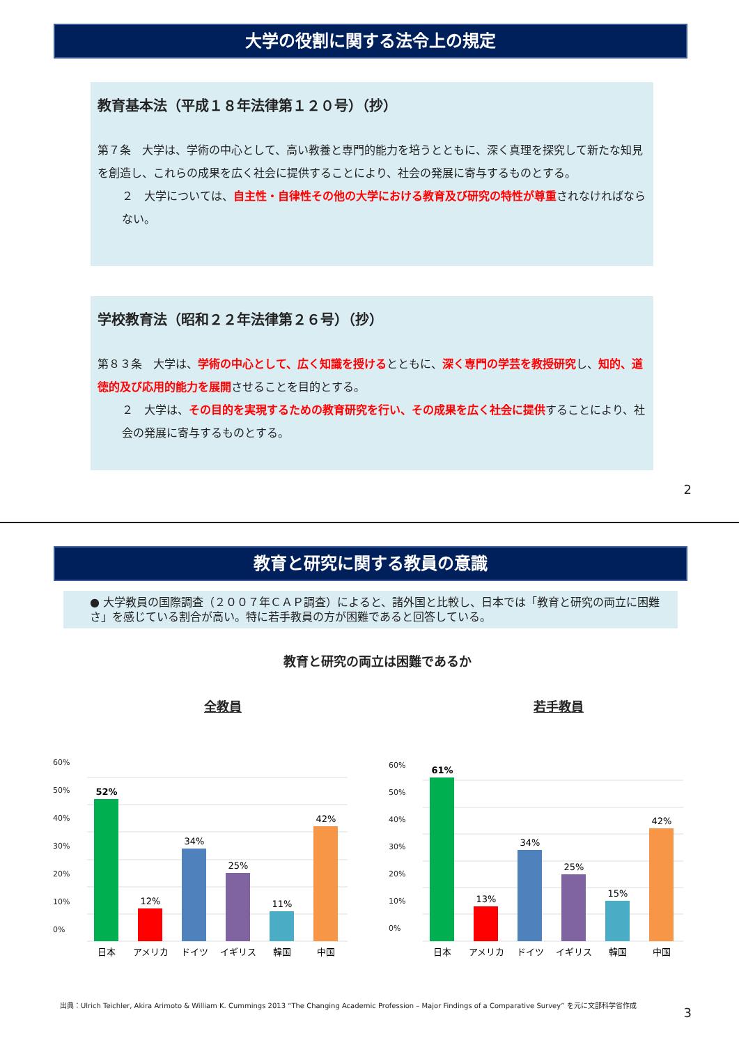大学の役割に関する法令上の規定
教育基本法（平成１８年法律第１２０号）（抄）
第７条　大学は、学術の中心として、高い教養と専門的能力を培うとともに、深く真理を探究して新たな知見を創造し、これらの成果を広く社会に提供することにより、社会の発展に寄与するものとする。
２　大学については、自主性・自律性その他の大学における教育及び研究の特性が尊重されなければならない。
学校教育法（昭和２２年法律第２６号）（抄）
第８３条　大学は、学術の中心として、広く知識を授けるとともに、深く専門の学芸を教授研究し、知的、道徳的及び応用的能力を展開させることを目的とする。
２　大学は、その目的を実現するための教育研究を行い、その成果を広く社会に提供することにより、社会の発展に寄与するものとする。
2
教育と研究に関する教員の意識
● 大学教員の国際調査（２００７年ＣＡＰ調査）によると、諸外国と比較し、日本では「教育と研究の両立に困難さ」を感じている割合が高い。特に若手教員の方が困難であると回答している。
教育と研究の両立は困難であるか
全教員
52%
12%
34%
25%
11%
42%
日本
アメリカ
ドイツ
イギリス
韓国
中国
若手教員
61%
13%
34%
25%
15%
42%
日本
アメリカ
ドイツ
イギリス
韓国
中国
60%
50%
40%
30%
20%
10%
0%
60%
50%
40%
30%
20%
10%
0%
出典：Ulrich Teichler, Akira Arimoto & William K. Cummings 2013 “The Changing Academic Profession – Major Findings of a Comparative Survey” を元に文部科学省作成
3